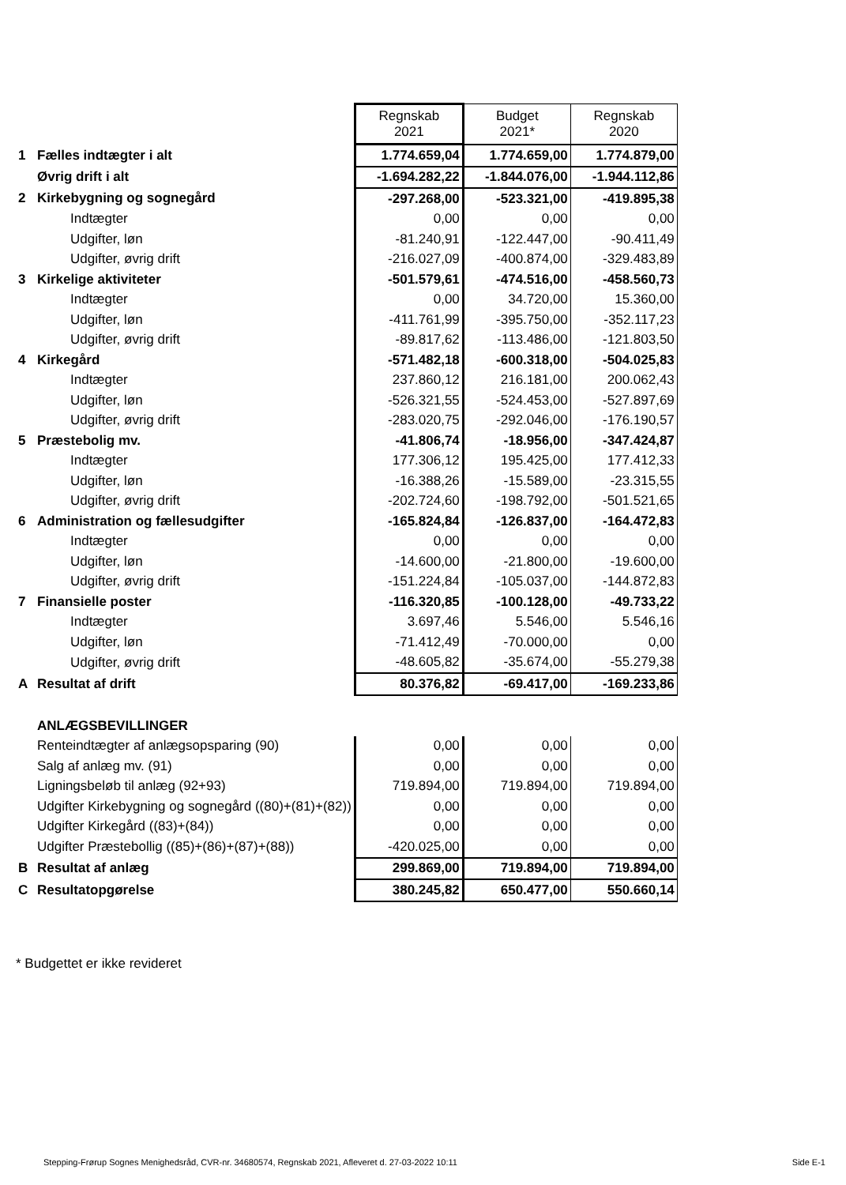| | | Regnskab 2021 | Budget 2021* | Regnskab 2020 |
| 1 | Fælles indtægter i alt | 1.774.659,04 | 1.774.659,00 | 1.774.879,00 |
| | Øvrig drift i alt | -1.694.282,22 | -1.844.076,00 | -1.944.112,86 |
| 2 | Kirkebygning og sognegård | -297.268,00 | -523.321,00 | -419.895,38 |
| | Indtægter | 0,00 | 0,00 | 0,00 |
| | Udgifter, løn | -81.240,91 | -122.447,00 | -90.411,49 |
| | Udgifter, øvrig drift | -216.027,09 | -400.874,00 | -329.483,89 |
| 3 | Kirkelige aktiviteter | -501.579,61 | -474.516,00 | -458.560,73 |
| | Indtægter | 0,00 | 34.720,00 | 15.360,00 |
| | Udgifter, løn | -411.761,99 | -395.750,00 | -352.117,23 |
| | Udgifter, øvrig drift | -89.817,62 | -113.486,00 | -121.803,50 |
| 4 | Kirkegård | -571.482,18 | -600.318,00 | -504.025,83 |
| | Indtægter | 237.860,12 | 216.181,00 | 200.062,43 |
| | Udgifter, løn | -526.321,55 | -524.453,00 | -527.897,69 |
| | Udgifter, øvrig drift | -283.020,75 | -292.046,00 | -176.190,57 |
| 5 | Præstebolig mv. | -41.806,74 | -18.956,00 | -347.424,87 |
| | Indtægter | 177.306,12 | 195.425,00 | 177.412,33 |
| | Udgifter, løn | -16.388,26 | -15.589,00 | -23.315,55 |
| | Udgifter, øvrig drift | -202.724,60 | -198.792,00 | -501.521,65 |
| 6 | Administration og fællesudgifter | -165.824,84 | -126.837,00 | -164.472,83 |
| | Indtægter | 0,00 | 0,00 | 0,00 |
| | Udgifter, løn | -14.600,00 | -21.800,00 | -19.600,00 |
| | Udgifter, øvrig drift | -151.224,84 | -105.037,00 | -144.872,83 |
| 7 | Finansielle poster | -116.320,85 | -100.128,00 | -49.733,22 |
| | Indtægter | 3.697,46 | 5.546,00 | 5.546,16 |
| | Udgifter, løn | -71.412,49 | -70.000,00 | 0,00 |
| | Udgifter, øvrig drift | -48.605,82 | -35.674,00 | -55.279,38 |
| A | Resultat af drift | 80.376,82 | -69.417,00 | -169.233,86 |
| | ANLÆGSBEVILLINGER | | | |
| | Renteindtægter af anlægsopsparing (90) | 0,00 | 0,00 | 0,00 |
| | Salg af anlæg mv. (91) | 0,00 | 0,00 | 0,00 |
| | Ligningsbeløb til anlæg (92+93) | 719.894,00 | 719.894,00 | 719.894,00 |
| | Udgifter Kirkebygning og sognegård ((80)+(81)+(82)) | 0,00 | 0,00 | 0,00 |
| | Udgifter Kirkegård ((83)+(84)) | 0,00 | 0,00 | 0,00 |
| | Udgifter Præstebollig ((85)+(86)+(87)+(88)) | -420.025,00 | 0,00 | 0,00 |
| B | Resultat af anlæg | 299.869,00 | 719.894,00 | 719.894,00 |
| C | Resultatopgørelse | 380.245,82 | 650.477,00 | 550.660,14 |
* Budgettet er ikke revideret
Stepping-Frørup Sognes Menighedsråd, CVR-nr. 34680574, Regnskab 2021, Afleveret d. 27-03-2022 10:11 Side E-1